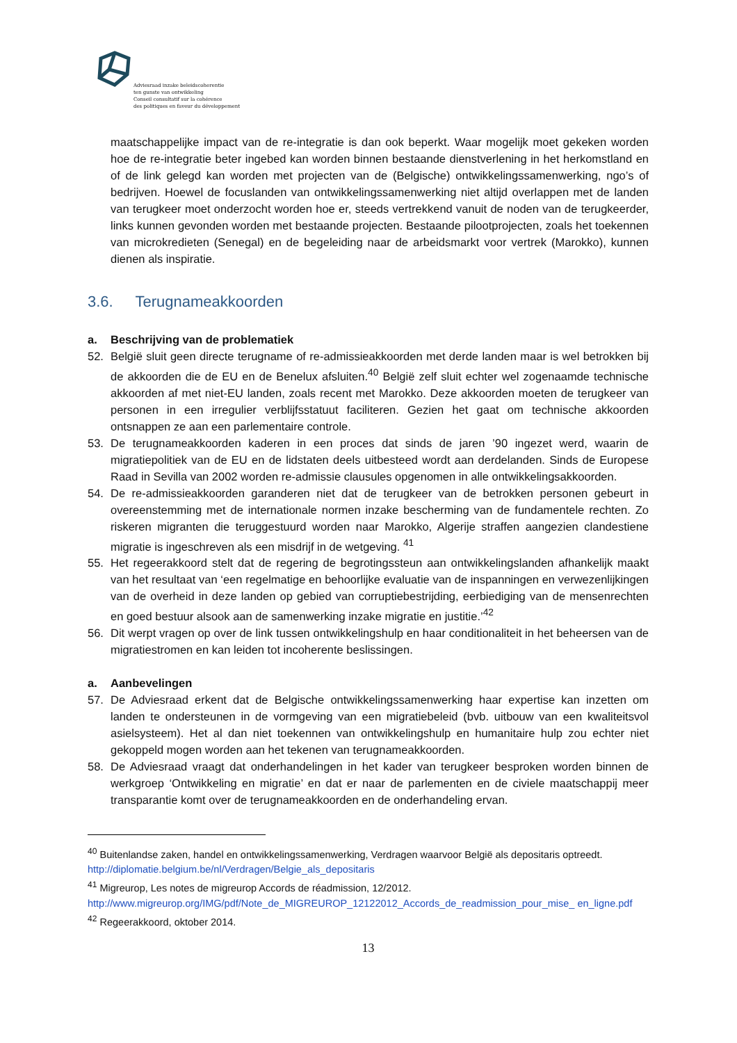Adviesraad inzake beleidscoherentie
ten gunste van ontwikkeling
Conseil consultatif sur la cohérence
des politiques en faveur du développement
maatschappelijke impact van de re-integratie is dan ook beperkt. Waar mogelijk moet gekeken worden hoe de re-integratie beter ingebed kan worden binnen bestaande dienstverlening in het herkomstland en of de link gelegd kan worden met projecten van de (Belgische) ontwikkelingssamenwerking, ngo’s of bedrijven. Hoewel de focuslanden van ontwikkelingssamenwerking niet altijd overlappen met de landen van terugkeer moet onderzocht worden hoe er, steeds vertrekkend vanuit de noden van de terugkeerder, links kunnen gevonden worden met bestaande projecten. Bestaande pilootprojecten, zoals het toekennen van microkredieten (Senegal) en de begeleiding naar de arbeidsmarkt voor vertrek (Marokko), kunnen dienen als inspiratie.
3.6. Terugnameakkoorden
a. Beschrijving van de problematiek
52. België sluit geen directe terugname of re-admissieakkoorden met derde landen maar is wel betrokken bij de akkoorden die de EU en de Benelux afsluiten.<sup>40</sup> België zelf sluit echter wel zogenaamde technische akkoorden af met niet-EU landen, zoals recent met Marokko. Deze akkoorden moeten de terugkeer van personen in een irregulier verblijfsstatuut faciliteren. Gezien het gaat om technische akkoorden ontsnappen ze aan een parlementaire controle.
53. De terugnameakkoorden kaderen in een proces dat sinds de jaren ’90 ingezet werd, waarin de migratiepolitiek van de EU en de lidstaten deels uitbesteed wordt aan derdelanden. Sinds de Europese Raad in Sevilla van 2002 worden re-admissie clausules opgenomen in alle ontwikkelingsakkoorden.
54. De re-admissieakkoorden garanderen niet dat de terugkeer van de betrokken personen gebeurt in overeenstemming met de internationale normen inzake bescherming van de fundamentele rechten. Zo riskeren migranten die teruggestuurd worden naar Marokko, Algerije straffen aangezien clandestiene migratie is ingeschreven als een misdrijf in de wetgeving. <sup>41</sup>
55. Het regeerakkoord stelt dat de regering de begrotingssteun aan ontwikkelingslanden afhankelijk maakt van het resultaat van ‘een regelmatige en behoorlijke evaluatie van de inspanningen en verwezenlijkingen van de overheid in deze landen op gebied van corruptiebestrijding, eerbiediging van de mensenrechten en goed bestuur alsook aan de samenwerking inzake migratie en justitie.’<sup>42</sup>
56. Dit werpt vragen op over de link tussen ontwikkelingshulp en haar conditionaliteit in het beheersen van de migratiestromen en kan leiden tot incoherente beslissingen.
a. Aanbevelingen
57. De Adviesraad erkent dat de Belgische ontwikkelingssamenwerking haar expertise kan inzetten om landen te ondersteunen in de vormgeving van een migratiebeleid (bvb. uitbouw van een kwaliteitsvol asielsysteem). Het al dan niet toekennen van ontwikkelingshulp en humanitaire hulp zou echter niet gekoppeld mogen worden aan het tekenen van terugnameakkoorden.
58. De Adviesraad vraagt dat onderhandelingen in het kader van terugkeer besproken worden binnen de werkgroep ‘Ontwikkeling en migratie’ en dat er naar de parlementen en de civiele maatschappij meer transparantie komt over de terugnameakkoorden en de onderhandeling ervan.
<sup>40</sup> Buitenlandse zaken, handel en ontwikkelingssamenwerking, Verdragen waarvoor België als depositaris optreedt. http://diplomatie.belgium.be/nl/Verdragen/Belgie_als_depositaris
<sup>41</sup> Migreurop, Les notes de migreurop Accords de réadmission, 12/2012.
http://www.migreurop.org/IMG/pdf/Note_de_MIGREUROP_12122012_Accords_de_readmission_pour_mise_ en_ligne.pdf
<sup>42</sup> Regeerakkoord, oktober 2014.
13